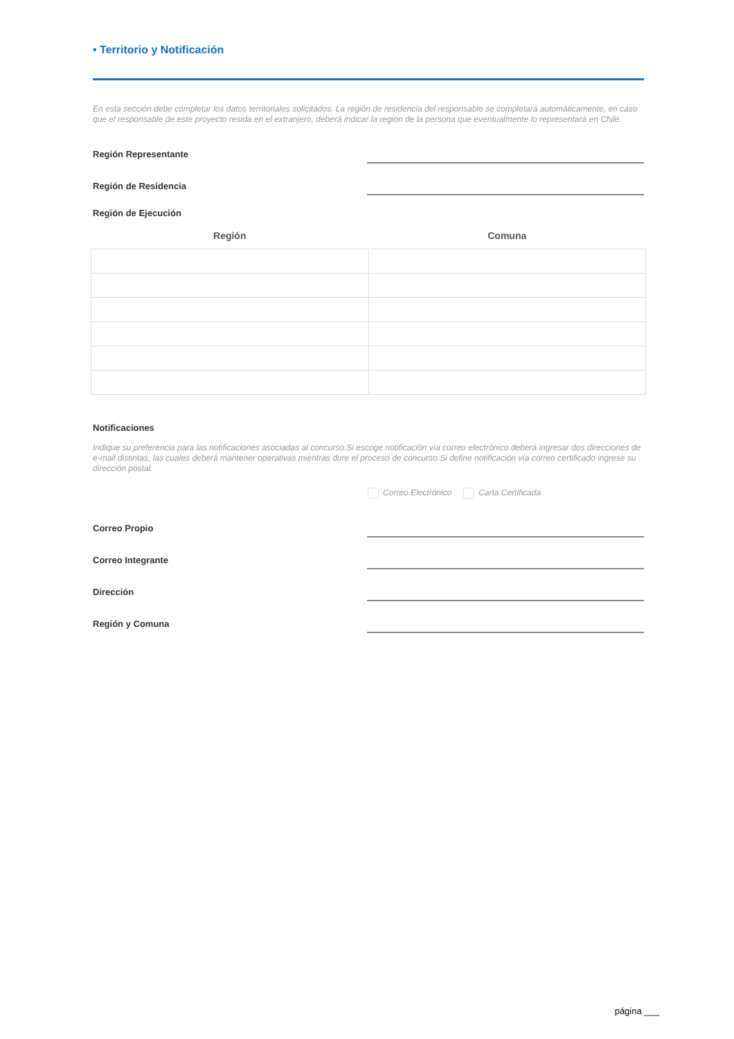• Territorio y Notificación
En esta sección debe completar los datos territoriales solicitados. La región de residencia del responsable se completará automáticamente, en caso que el responsable de este proyecto resida en el extranjero, deberá indicar la región de la persona que eventualmente lo representará en Chile.
Región Representante
Región de Residencia
Región de Ejecución
| Región | Comuna |
| --- | --- |
Notificaciones
Indique su preferencia para las notificaciones asociadas al concurso.Si escoge notificación vía correo electrónico deberá ingresar dos direcciones de e-mail distintas, las cuales deberá mantener operativas mientras dure el proceso de concurso.Si define notificación vía correo certificado ingrese su dirección postal.
Correo Electrónico Carta Certificada
Correo Propio
Correo Integrante
Dirección
Región y Comuna
página ___